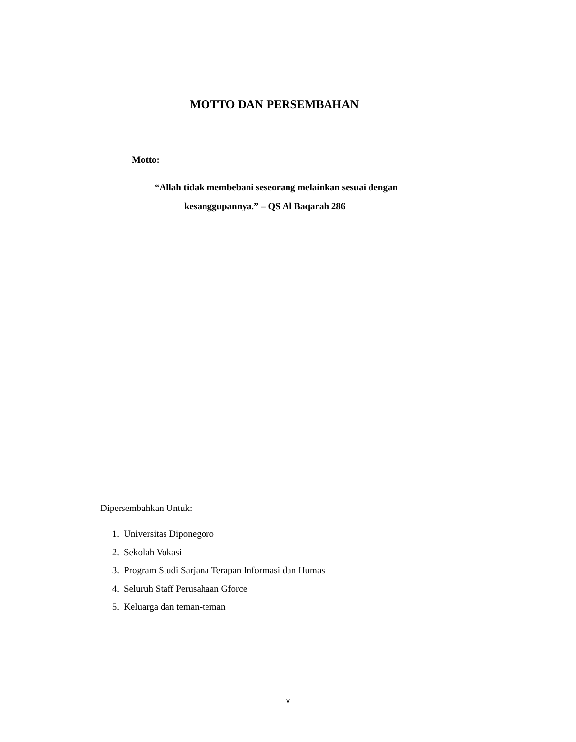MOTTO DAN PERSEMBAHAN
Motto:
“Allah tidak membebani seseorang melainkan sesuai dengan
kesanggupannya.” – QS Al Baqarah 286
Dipersembahkan Untuk:
1. Universitas Diponegoro
2. Sekolah Vokasi
3. Program Studi Sarjana Terapan Informasi dan Humas
4. Seluruh Staff Perusahaan Gforce
5. Keluarga dan teman-teman
v